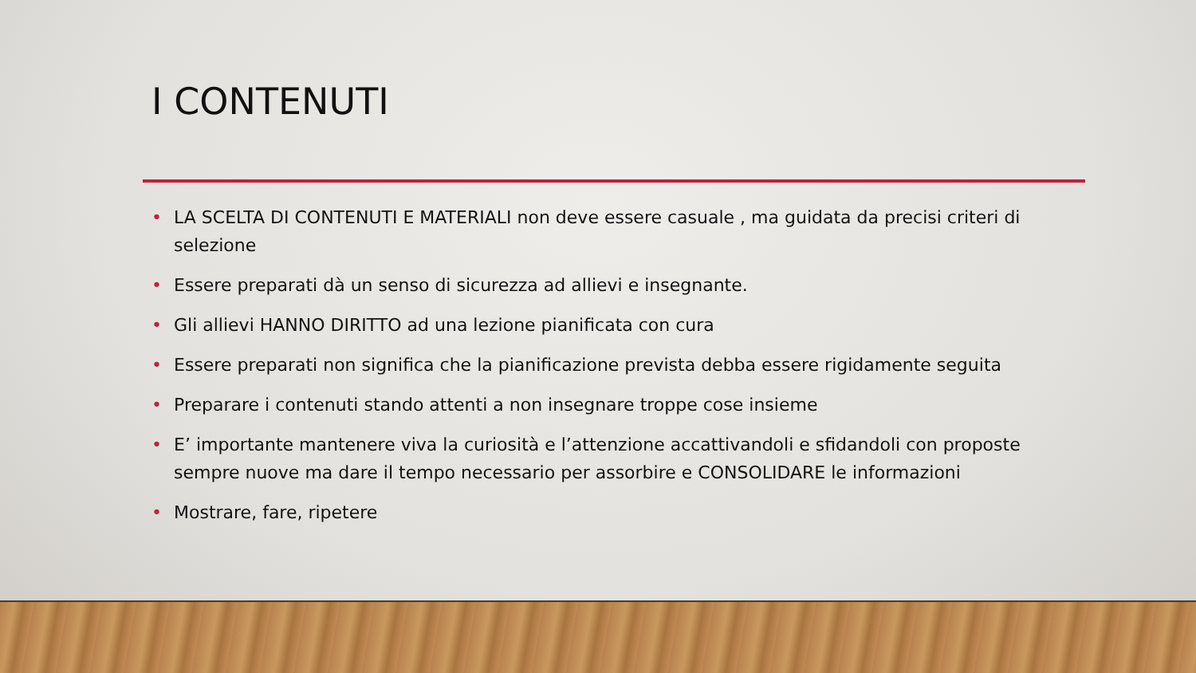I CONTENUTI
• LA SCELTA DI CONTENUTI E MATERIALI non deve essere casuale , ma guidata da precisi criteri di selezione
• Essere preparati dà un senso di sicurezza ad allievi e insegnante.
• Gli allievi HANNO DIRITTO ad una lezione pianificata con cura
• Essere preparati non significa che la pianificazione prevista debba essere rigidamente seguita
• Preparare i contenuti stando attenti a non insegnare troppe cose insieme
• E’ importante mantenere viva la curiosità e l’attenzione accattivandoli e sfidandoli con proposte sempre nuove ma dare il tempo necessario per assorbire e CONSOLIDARE le informazioni
• Mostrare, fare, ripetere